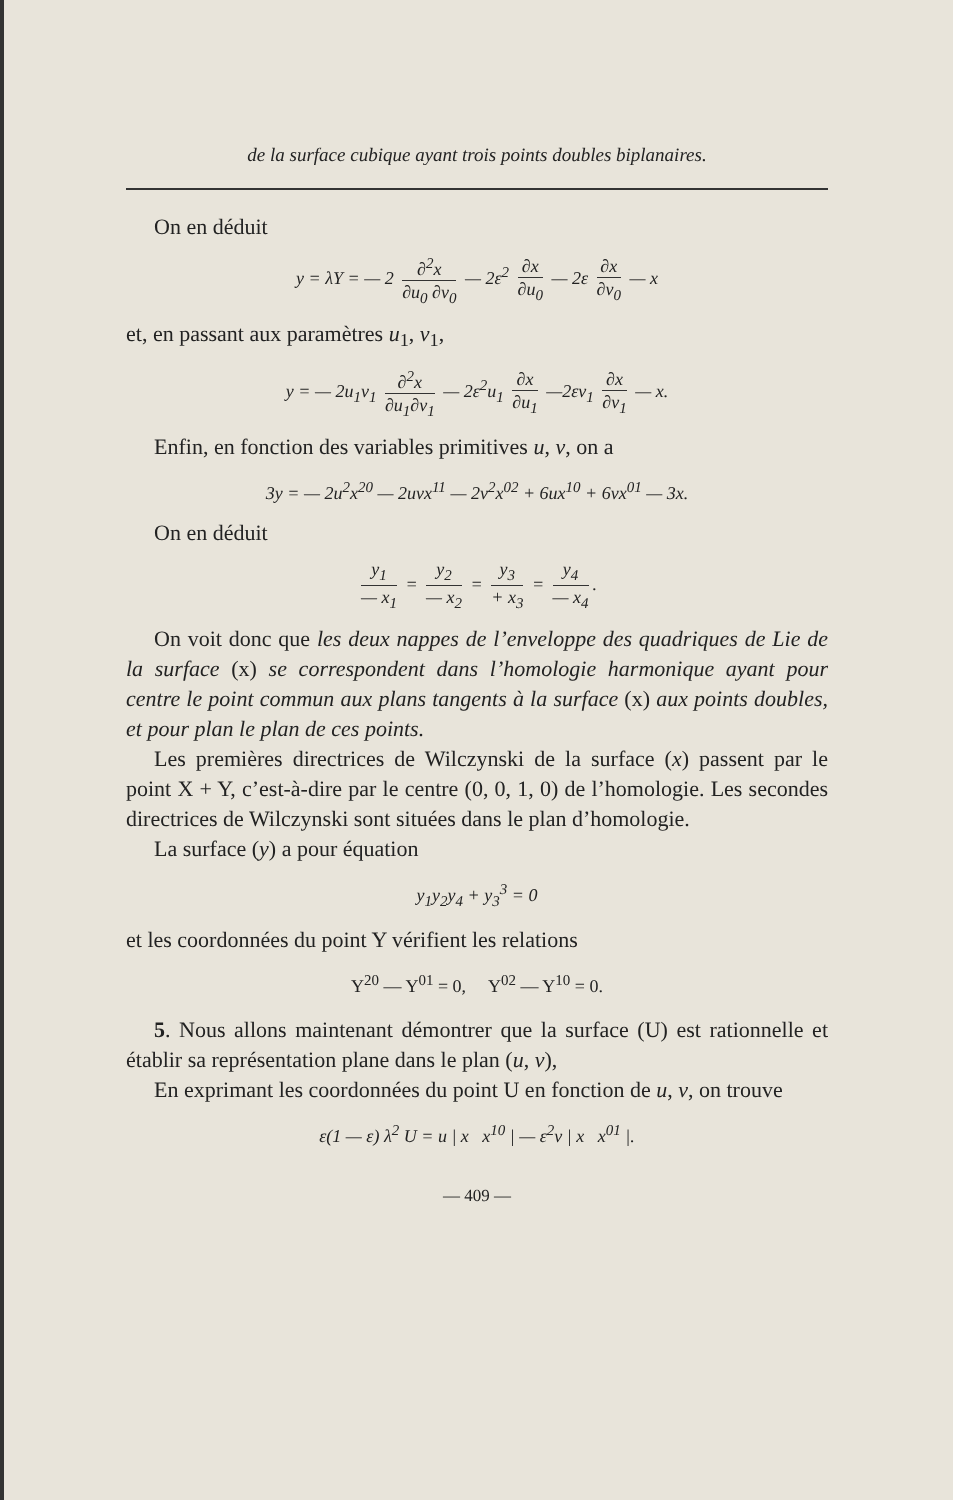de la surface cubique ayant trois points doubles biplanaires.
On en déduit
y = λY = — 2 ∂<sup>2</sup>x ∂u<sub>0</sub> ∂v<sub>0</sub> — 2ε<sup>2</sup> ∂x ∂u<sub>0</sub> — 2ε ∂x ∂v<sub>0</sub> — x
et, en passant aux paramètres u<sub>1</sub>, v<sub>1</sub>,
y = — 2u<sub>1</sub>v<sub>1</sub> ∂<sup>2</sup>x ∂u<sub>1</sub>∂v<sub>1</sub> — 2ε<sup>2</sup>u<sub>1</sub> ∂x ∂u<sub>1</sub> —2εv<sub>1</sub> ∂x ∂v<sub>1</sub> — x.
Enfin, en fonction des variables primitives u, v, on a
3y = — 2u<sup>2</sup>x<sup>20</sup> — 2uvx<sup>11</sup> — 2v<sup>2</sup>x<sup>02</sup> + 6ux<sup>10</sup> + 6vx<sup>01</sup> — 3x.
On en déduit
y<sub>1</sub> — x<sub>1</sub> = y<sub>2</sub> — x<sub>2</sub> = y<sub>3</sub> + x<sub>3</sub> = y<sub>4</sub> — x<sub>4</sub>.
On voit donc que les deux nappes de l’enveloppe des quadriques de Lie de la surface (x) se correspondent dans l’homologie harmonique ayant pour centre le point commun aux plans tangents à la surface (x) aux points doubles, et pour plan le plan de ces points.
Les premières directrices de Wilczynski de la surface (x) passent par le point X + Y, c’est-à-dire par le centre (0, 0, 1, 0) de l’homologie. Les secondes directrices de Wilczynski sont situées dans le plan d’homologie.
La surface (y) a pour équation
y<sub>1</sub>y<sub>2</sub>y<sub>4</sub> + y<sub>3</sub><sup>3</sup> = 0
et les coordonnées du point Y vérifient les relations
Y<sup>20</sup> — Y<sup>01</sup> = 0, Y<sup>02</sup> — Y<sup>10</sup> = 0.
5. Nous allons maintenant démontrer que la surface (U) est rationnelle et établir sa représentation plane dans le plan (u, v),
En exprimant les coordonnées du point U en fonction de u, v, on trouve
ε(1 — ε) λ<sup>2</sup> U = u | x x<sup>10</sup> | — ε<sup>2</sup>v | x x<sup>01</sup> |.
— 409 —